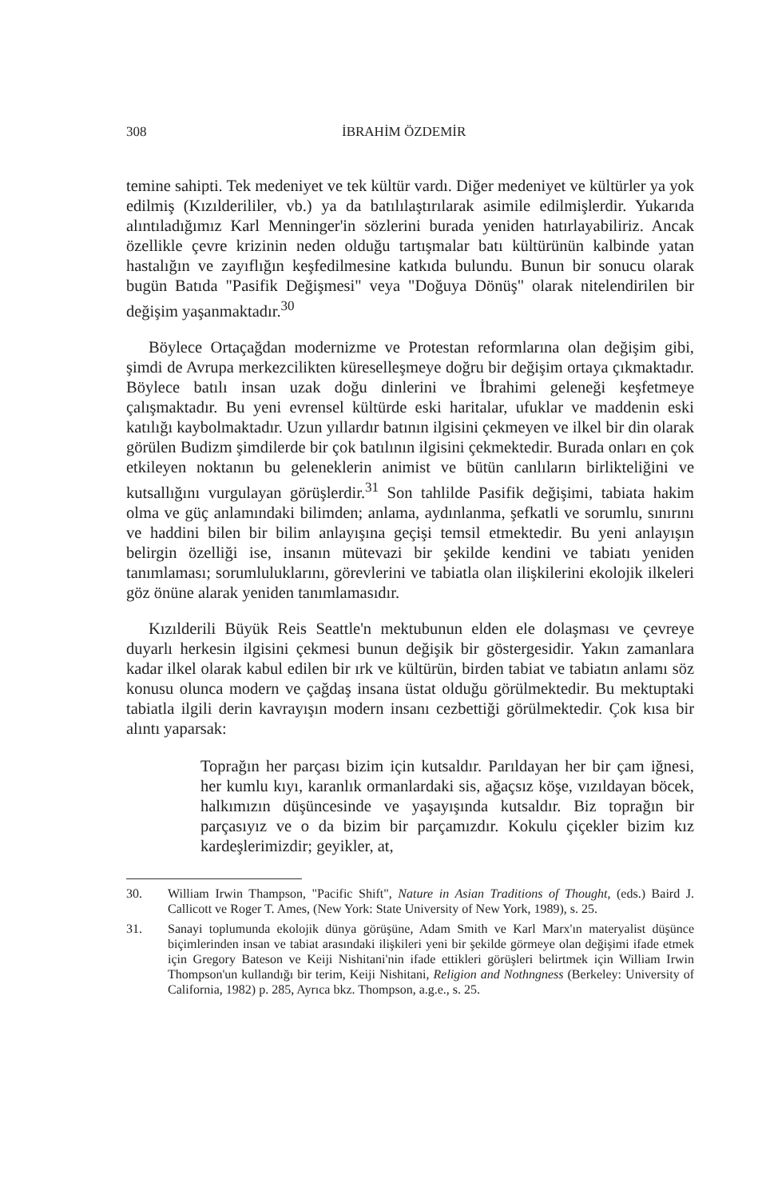308 İBRAHİM ÖZDEMİR
temine sahipti. Tek medeniyet ve tek kültür vardı. Diğer medeniyet ve kültürler ya yok edilmiş (Kızılderililer, vb.) ya da batılılaştırılarak asimile edilmişlerdir. Yukarıda alıntıladığımız Karl Menninger'in sözlerini burada yeniden hatırlayabiliriz. Ancak özellikle çevre krizinin neden olduğu tartışmalar batı kültürünün kalbinde yatan hastalığın ve zayıflığın keşfedilmesine katkıda bulundu. Bunun bir sonucu olarak bugün Batıda "Pasifik Değişmesi" veya "Doğuya Dönüş" olarak nitelendirilen bir değişim yaşanmaktadır.<sup>30</sup>
Böylece Ortaçağdan modernizme ve Protestan reformlarına olan değişim gibi, şimdi de Avrupa merkezcilikten küreselleşmeye doğru bir değişim ortaya çıkmaktadır. Böylece batılı insan uzak doğu dinlerini ve İbrahimi geleneği keşfetmeye çalışmaktadır. Bu yeni evrensel kültürde eski haritalar, ufuklar ve maddenin eski katılığı kaybolmaktadır. Uzun yıllardır batının ilgisini çekmeyen ve ilkel bir din olarak görülen Budizm şimdilerde bir çok batılının ilgisini çekmektedir. Burada onları en çok etkileyen noktanın bu geleneklerin animist ve bütün canlıların birlikteliğini ve kutsallığını vurgulayan görüşlerdir.<sup>31</sup> Son tahlilde Pasifik değişimi, tabiata hakim olma ve güç anlamındaki bilimden; anlama, aydınlanma, şefkatli ve sorumlu, sınırını ve haddini bilen bir bilim anlayışına geçişi temsil etmektedir. Bu yeni anlayışın belirgin özelliği ise, insanın mütevazi bir şekilde kendini ve tabiatı yeniden tanımlaması; sorumluluklarını, görevlerini ve tabiatla olan ilişkilerini ekolojik ilkeleri göz önüne alarak yeniden tanımlamasıdır.
Kızılderili Büyük Reis Seattle'n mektubunun elden ele dolaşması ve çevreye duyarlı herkesin ilgisini çekmesi bunun değişik bir göstergesidir. Yakın zamanlara kadar ilkel olarak kabul edilen bir ırk ve kültürün, birden tabiat ve tabiatın anlamı söz konusu olunca modern ve çağdaş insana üstat olduğu görülmektedir. Bu mektuptaki tabiatla ilgili derin kavrayışın modern insanı cezbettiği görülmektedir. Çok kısa bir alıntı yaparsak:
Toprağın her parçası bizim için kutsaldır. Parıldayan her bir çam iğnesi, her kumlu kıyı, karanlık ormanlardaki sis, ağaçsız köşe, vızıldayan böcek, halkımızın düşüncesinde ve yaşayışında kutsaldır. Biz toprağın bir parçasıyız ve o da bizim bir parçamızdır. Kokulu çiçekler bizim kız kardeşlerimizdir; geyikler, at,
30. William Irwin Thampson, "Pacific Shift", Nature in Asian Traditions of Thought, (eds.) Baird J. Callicott ve Roger T. Ames, (New York: State University of New York, 1989), s. 25.
31. Sanayi toplumunda ekolojik dünya görüşüne, Adam Smith ve Karl Marx'ın materyalist düşünce biçimlerinden insan ve tabiat arasındaki ilişkileri yeni bir şekilde görmeye olan değişimi ifade etmek için Gregory Bateson ve Keiji Nishitani'nin ifade ettikleri görüşleri belirtmek için William Irwin Thompson'un kullandığı bir terim, Keiji Nishitani, Religion and Nothngness (Berkeley: University of California, 1982) p. 285, Ayrıca bkz. Thompson, a.g.e., s. 25.